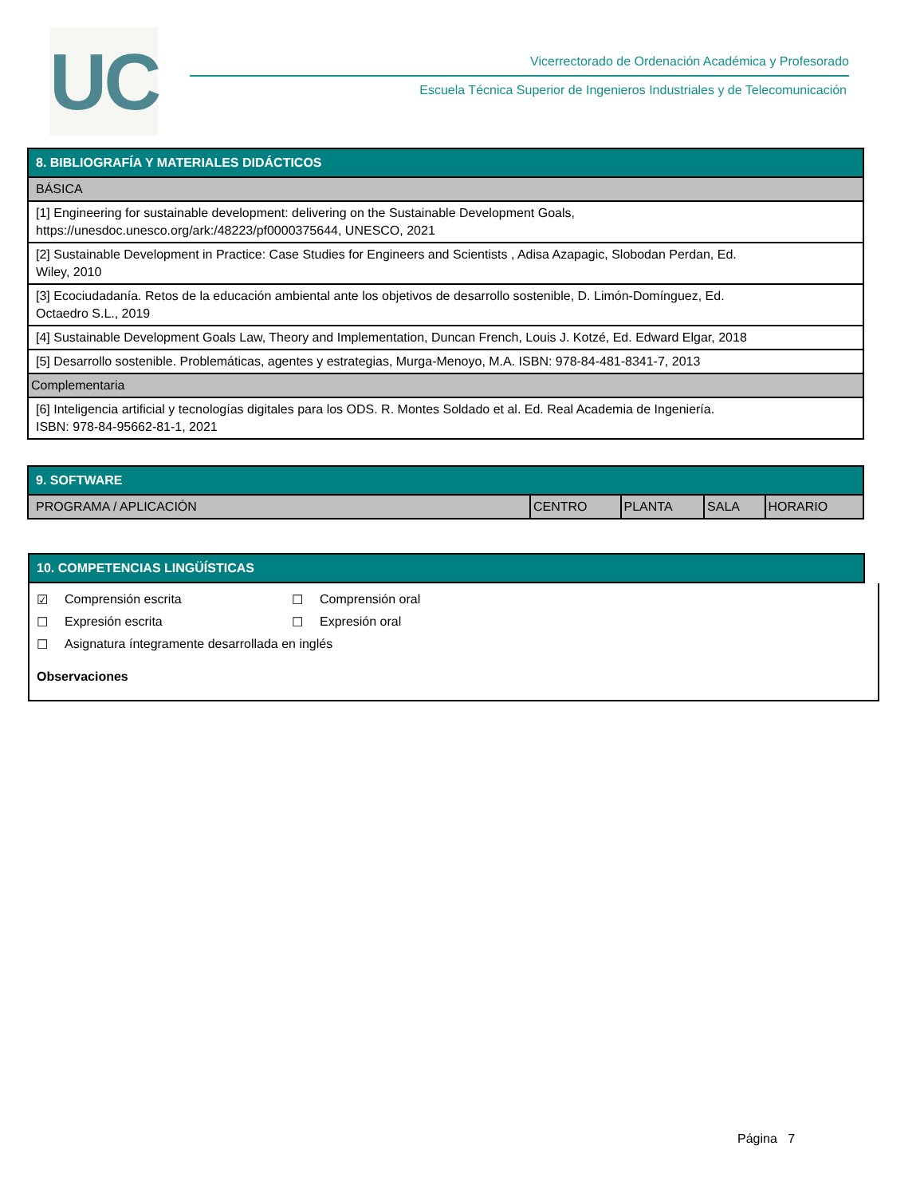UC
Vicerrectorado de Ordenación Académica y Profesorado
Escuela Técnica Superior de Ingenieros Industriales y de Telecomunicación
| 8. BIBLIOGRAFÍA Y MATERIALES DIDÁCTICOS |
| --- |
| BÁSICA |
| [1] Engineering for sustainable development: delivering on the Sustainable Development Goals, https://unesdoc.unesco.org/ark:/48223/pf0000375644, UNESCO, 2021 |
| [2] Sustainable Development in Practice: Case Studies for Engineers and Scientists , Adisa Azapagic, Slobodan Perdan, Ed. Wiley, 2010 |
| [3] Ecociudadanía. Retos de la educación ambiental ante los objetivos de desarrollo sostenible, D. Limón-Domínguez, Ed. Octaedro S.L., 2019 |
| [4] Sustainable Development Goals Law, Theory and Implementation, Duncan French, Louis J. Kotzé, Ed. Edward Elgar, 2018 |
| [5] Desarrollo sostenible. Problemáticas, agentes y estrategias, Murga-Menoyo, M.A. ISBN: 978-84-481-8341-7, 2013 |
| Complementaria |
| [6] Inteligencia artificial y tecnologías digitales para los ODS. R. Montes Soldado et al. Ed. Real Academia de Ingeniería. ISBN: 978-84-95662-81-1, 2021 |
| 9. SOFTWARE | | | | |
| --- | --- | --- | --- | --- |
| PROGRAMA / APLICACIÓN | CENTRO | PLANTA | SALA | HORARIO |
| 10. COMPETENCIAS LINGÜÍSTICAS |
| --- |
☑ Comprensión escrita ☐ Comprensión oral
☐ Expresión escrita ☐ Expresión oral
☐ Asignatura íntegramente desarrollada en inglés
Observaciones
Página 7